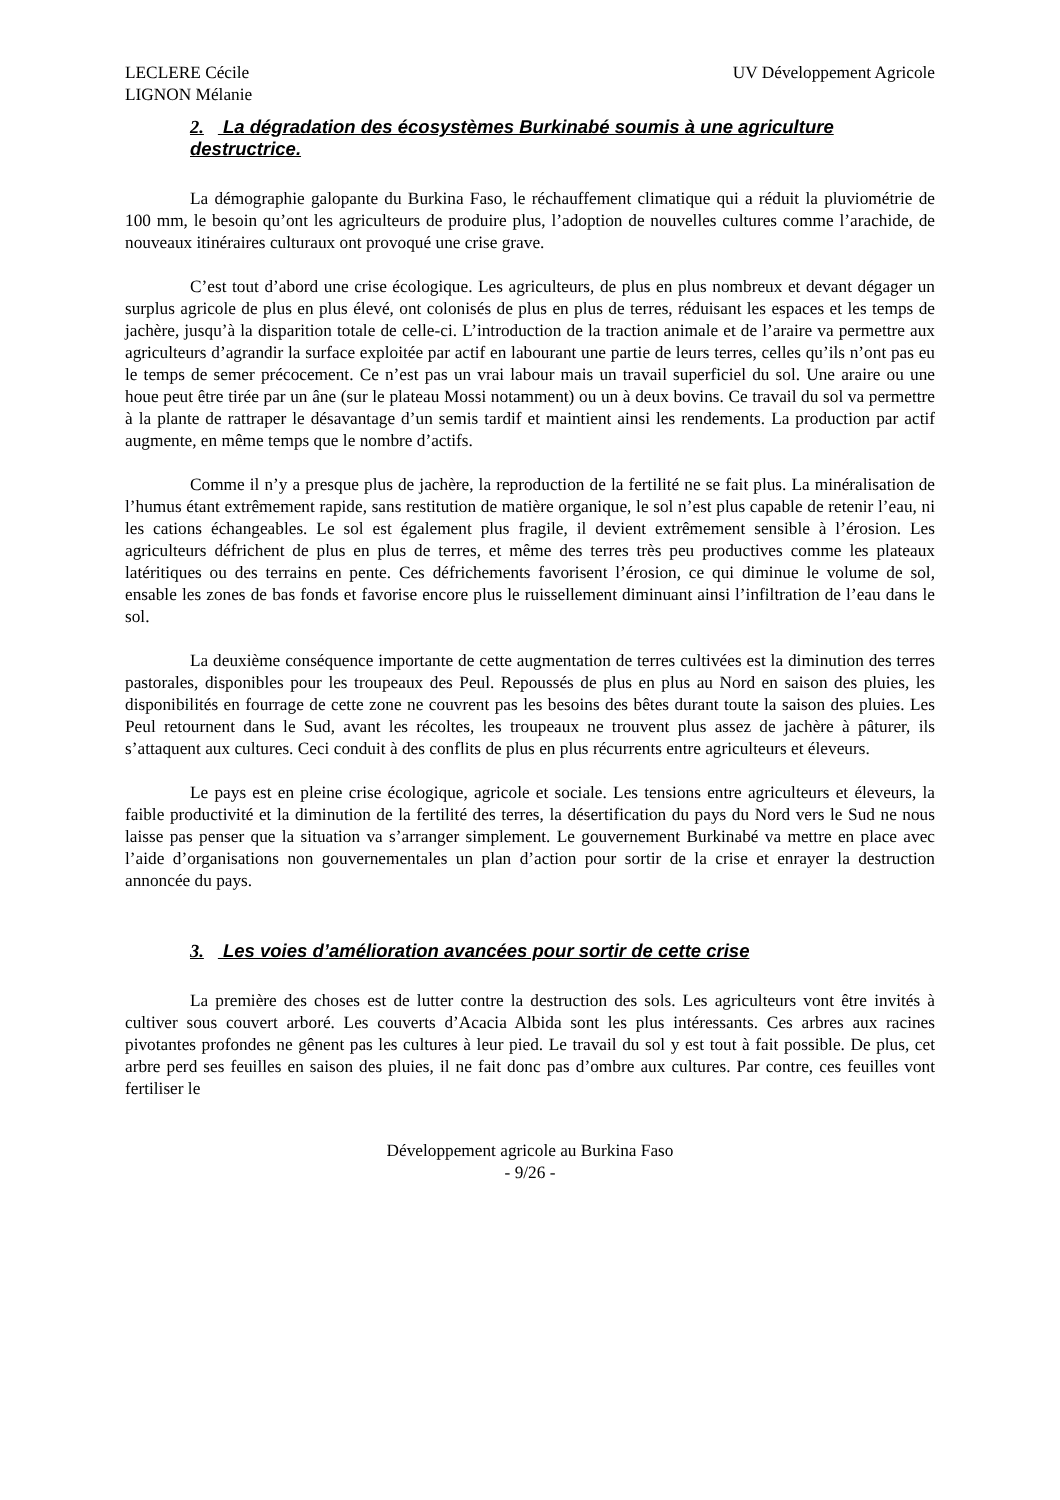LECLERE Cécile
LIGNON Mélanie
UV Développement Agricole
2. La dégradation des écosystèmes Burkinabé soumis à une agriculture destructrice.
La démographie galopante du Burkina Faso, le réchauffement climatique qui a réduit la pluviométrie de 100 mm, le besoin qu’ont les agriculteurs de produire plus, l’adoption de nouvelles cultures comme l’arachide, de nouveaux itinéraires culturaux ont provoqué une crise grave.
C’est tout d’abord une crise écologique. Les agriculteurs, de plus en plus nombreux et devant dégager un surplus agricole de plus en plus élevé, ont colonisés de plus en plus de terres, réduisant les espaces et les temps de jachère, jusqu’à la disparition totale de celle-ci. L’introduction de la traction animale et de l’araire va permettre aux agriculteurs d’agrandir la surface exploitée par actif en labourant une partie de leurs terres, celles qu’ils n’ont pas eu le temps de semer précocement. Ce n’est pas un vrai labour mais un travail superficiel du sol. Une araire ou une houe peut être tirée par un âne (sur le plateau Mossi notamment) ou un à deux bovins. Ce travail du sol va permettre à la plante de rattraper le désavantage d’un semis tardif et maintient ainsi les rendements. La production par actif augmente, en même temps que le nombre d’actifs.
Comme il n’y a presque plus de jachère, la reproduction de la fertilité ne se fait plus. La minéralisation de l’humus étant extrêmement rapide, sans restitution de matière organique, le sol n’est plus capable de retenir l’eau, ni les cations échangeables. Le sol est également plus fragile, il devient extrêmement sensible à l’érosion. Les agriculteurs défrichent de plus en plus de terres, et même des terres très peu productives comme les plateaux latéritiques ou des terrains en pente. Ces défrichements favorisent l’érosion, ce qui diminue le volume de sol, ensable les zones de bas fonds et favorise encore plus le ruissellement diminuant ainsi l’infiltration de l’eau dans le sol.
La deuxième conséquence importante de cette augmentation de terres cultivées est la diminution des terres pastorales, disponibles pour les troupeaux des Peul. Repoussés de plus en plus au Nord en saison des pluies, les disponibilités en fourrage de cette zone ne couvrent pas les besoins des bêtes durant toute la saison des pluies. Les Peul retournent dans le Sud, avant les récoltes, les troupeaux ne trouvent plus assez de jachère à pâturer, ils s’attaquent aux cultures. Ceci conduit à des conflits de plus en plus récurrents entre agriculteurs et éleveurs.
Le pays est en pleine crise écologique, agricole et sociale. Les tensions entre agriculteurs et éleveurs, la faible productivité et la diminution de la fertilité des terres, la désertification du pays du Nord vers le Sud ne nous laisse pas penser que la situation va s’arranger simplement. Le gouvernement Burkinabé va mettre en place avec l’aide d’organisations non gouvernementales un plan d’action pour sortir de la crise et enrayer la destruction annoncée du pays.
3. Les voies d’amélioration avancées pour sortir de cette crise
La première des choses est de lutter contre la destruction des sols. Les agriculteurs vont être invités à cultiver sous couvert arboré. Les couverts d’Acacia Albida sont les plus intéressants. Ces arbres aux racines pivotantes profondes ne gênent pas les cultures à leur pied. Le travail du sol y est tout à fait possible. De plus, cet arbre perd ses feuilles en saison des pluies, il ne fait donc pas d’ombre aux cultures. Par contre, ces feuilles vont fertiliser le
Développement agricole au Burkina Faso
- 9/26 -